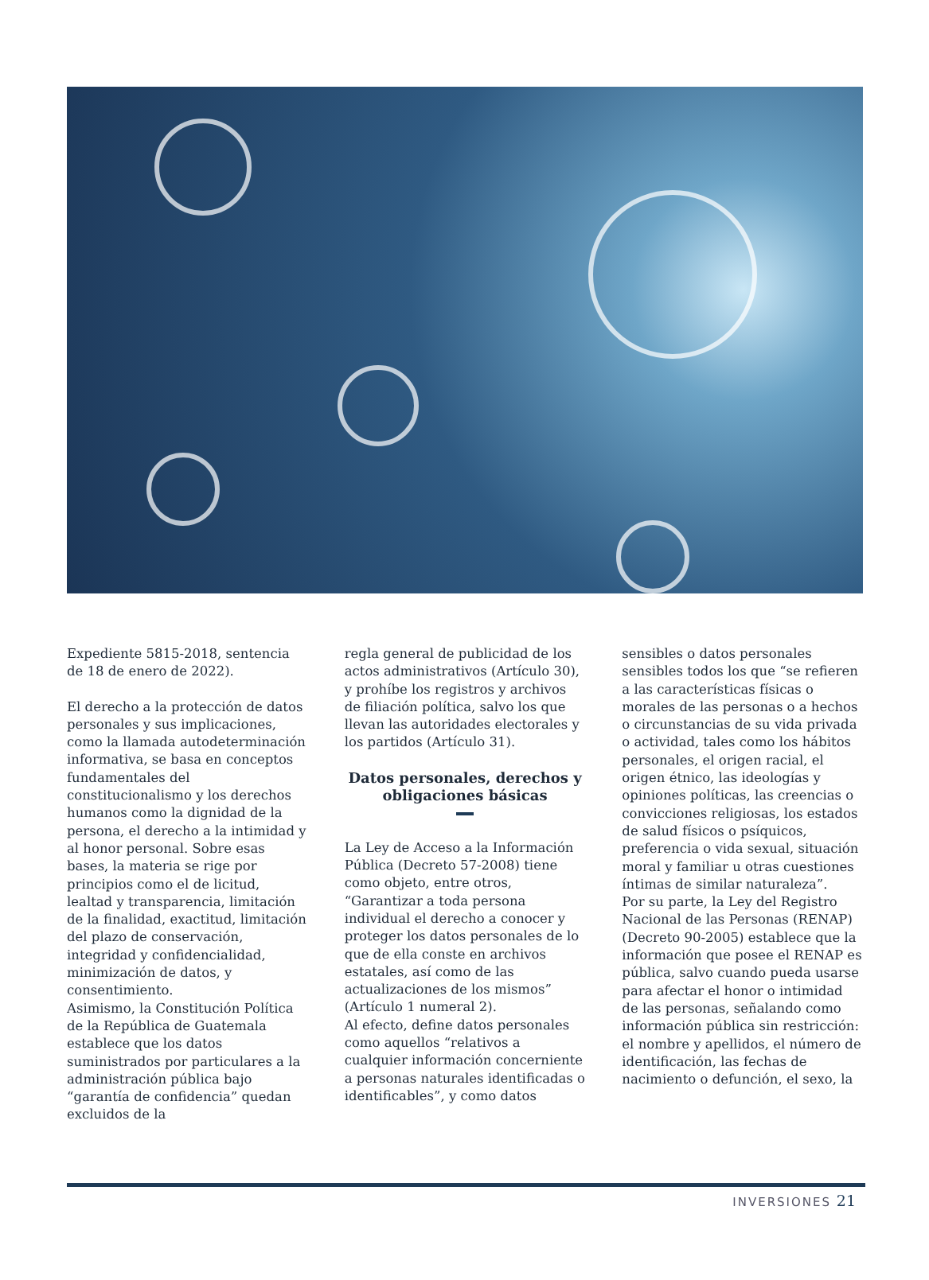Expediente 5815-2018, sentencia de 18 de enero de 2022).
El derecho a la protección de datos personales y sus implicaciones, como la llamada autodeterminación informativa, se basa en conceptos fundamentales del constitucionalismo y los derechos humanos como la dignidad de la persona, el derecho a la intimidad y al honor personal. Sobre esas bases, la materia se rige por principios como el de licitud, lealtad y transparencia, limitación de la finalidad, exactitud, limitación del plazo de conservación, integridad y confidencialidad, minimización de datos, y consentimiento.
Asimismo, la Constitución Política de la República de Guatemala establece que los datos suministrados por particulares a la administración pública bajo “garantía de confidencia” quedan excluidos de la
regla general de publicidad de los actos administrativos (Artículo 30), y prohíbe los registros y archivos de filiación política, salvo los que llevan las autoridades electorales y los partidos (Artículo 31).
Datos personales, derechos y obligaciones básicas
La Ley de Acceso a la Información Pública (Decreto 57-2008) tiene como objeto, entre otros, “Garantizar a toda persona individual el derecho a conocer y proteger los datos personales de lo que de ella conste en archivos estatales, así como de las actualizaciones de los mismos” (Artículo 1 numeral 2).
Al efecto, define datos personales como aquellos “relativos a cualquier información concerniente a personas naturales identificadas o identificables”, y como datos
sensibles o datos personales sensibles todos los que “se refieren a las características físicas o morales de las personas o a hechos o circunstancias de su vida privada o actividad, tales como los hábitos personales, el origen racial, el origen étnico, las ideologías y opiniones políticas, las creencias o convicciones religiosas, los estados de salud físicos o psíquicos, preferencia o vida sexual, situación moral y familiar u otras cuestiones íntimas de similar naturaleza”.
Por su parte, la Ley del Registro Nacional de las Personas (RENAP) (Decreto 90-2005) establece que la información que posee el RENAP es pública, salvo cuando pueda usarse para afectar el honor o intimidad de las personas, señalando como información pública sin restricción: el nombre y apellidos, el número de identificación, las fechas de nacimiento o defunción, el sexo, la
INVERSIONES 21